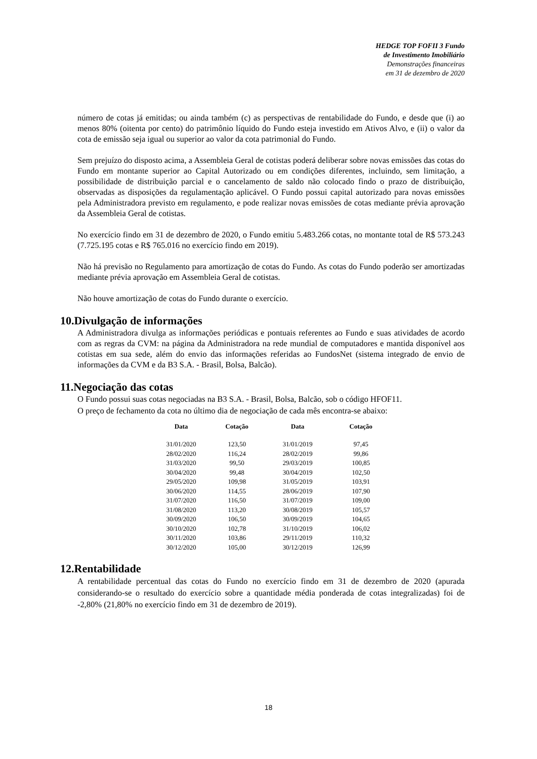HEDGE TOP FOFII 3 Fundo
de Investimento Imobiliário
Demonstrações financeiras
em 31 de dezembro de 2020
número de cotas já emitidas; ou ainda também (c) as perspectivas de rentabilidade do Fundo, e desde que (i) ao menos 80% (oitenta por cento) do patrimônio líquido do Fundo esteja investido em Ativos Alvo, e (ii) o valor da cota de emissão seja igual ou superior ao valor da cota patrimonial do Fundo.
Sem prejuízo do disposto acima, a Assembleia Geral de cotistas poderá deliberar sobre novas emissões das cotas do Fundo em montante superior ao Capital Autorizado ou em condições diferentes, incluindo, sem limitação, a possibilidade de distribuição parcial e o cancelamento de saldo não colocado findo o prazo de distribuição, observadas as disposições da regulamentação aplicável. O Fundo possui capital autorizado para novas emissões pela Administradora previsto em regulamento, e pode realizar novas emissões de cotas mediante prévia aprovação da Assembleia Geral de cotistas.
No exercício findo em 31 de dezembro de 2020, o Fundo emitiu 5.483.266 cotas, no montante total de R$ 573.243 (7.725.195 cotas e R$ 765.016 no exercício findo em 2019).
Não há previsão no Regulamento para amortização de cotas do Fundo. As cotas do Fundo poderão ser amortizadas mediante prévia aprovação em Assembleia Geral de cotistas.
Não houve amortização de cotas do Fundo durante o exercício.
10.Divulgação de informações
A Administradora divulga as informações periódicas e pontuais referentes ao Fundo e suas atividades de acordo com as regras da CVM: na página da Administradora na rede mundial de computadores e mantida disponível aos cotistas em sua sede, além do envio das informações referidas ao FundosNet (sistema integrado de envio de informações da CVM e da B3 S.A. - Brasil, Bolsa, Balcão).
11.Negociação das cotas
O Fundo possui suas cotas negociadas na B3 S.A. - Brasil, Bolsa, Balcão, sob o código HFOF11.
O preço de fechamento da cota no último dia de negociação de cada mês encontra-se abaixo:
| Data | Cotação | Data | Cotação |
| --- | --- | --- | --- |
| 31/01/2020 | 123,50 | 31/01/2019 | 97,45 |
| 28/02/2020 | 116,24 | 28/02/2019 | 99,86 |
| 31/03/2020 | 99,50 | 29/03/2019 | 100,85 |
| 30/04/2020 | 99,48 | 30/04/2019 | 102,50 |
| 29/05/2020 | 109,98 | 31/05/2019 | 103,91 |
| 30/06/2020 | 114,55 | 28/06/2019 | 107,90 |
| 31/07/2020 | 116,50 | 31/07/2019 | 109,00 |
| 31/08/2020 | 113,20 | 30/08/2019 | 105,57 |
| 30/09/2020 | 106,50 | 30/09/2019 | 104,65 |
| 30/10/2020 | 102,78 | 31/10/2019 | 106,02 |
| 30/11/2020 | 103,86 | 29/11/2019 | 110,32 |
| 30/12/2020 | 105,00 | 30/12/2019 | 126,99 |
12.Rentabilidade
A rentabilidade percentual das cotas do Fundo no exercício findo em 31 de dezembro de 2020 (apurada considerando-se o resultado do exercício sobre a quantidade média ponderada de cotas integralizadas) foi de -2,80% (21,80% no exercício findo em 31 de dezembro de 2019).
18